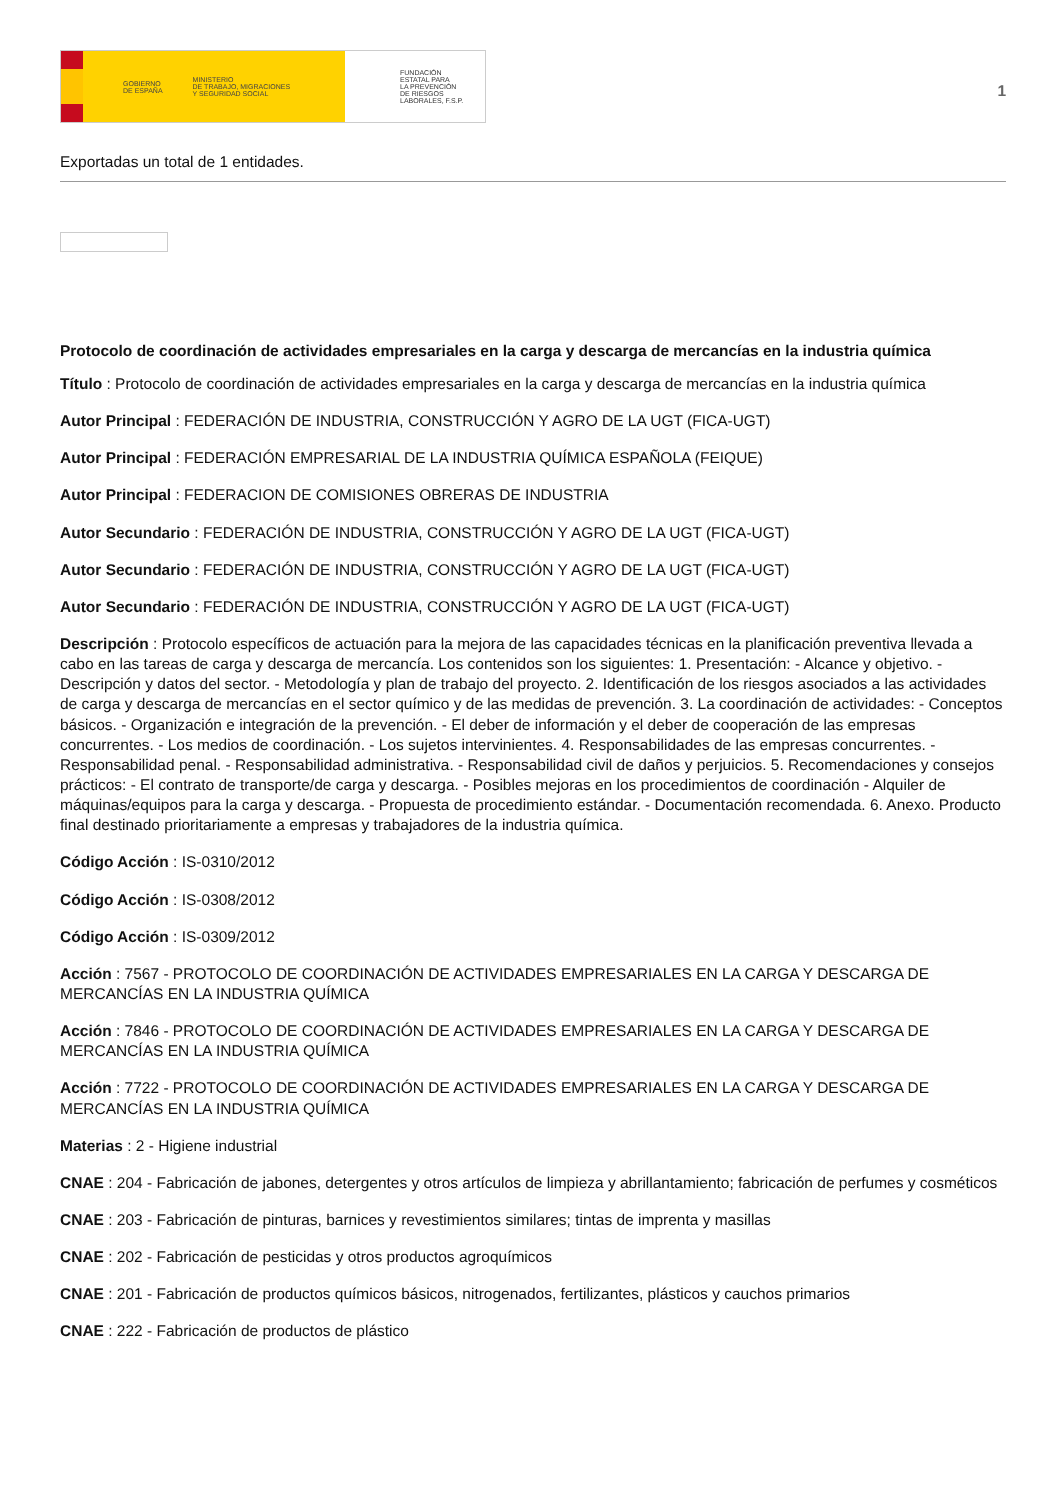GOBIERNO
DE ESPAÑA MINISTERIO
DE TRABAJO, MIGRACIONES
Y SEGURIDAD SOCIAL
FUNDACIÓN
ESTATAL PARA
LA PREVENCIÓN
DE RIESGOS
LABORALES, F.S.P.
1
Exportadas un total de 1 entidades.
Protocolo de coordinación de actividades empresariales en la carga y descarga de mercancías en la industria química
Título : Protocolo de coordinación de actividades empresariales en la carga y descarga de mercancías en la industria química
Autor Principal : FEDERACIÓN DE INDUSTRIA, CONSTRUCCIÓN Y AGRO DE LA UGT (FICA-UGT)
Autor Principal : FEDERACIÓN EMPRESARIAL DE LA INDUSTRIA QUÍMICA ESPAÑOLA (FEIQUE)
Autor Principal : FEDERACION DE COMISIONES OBRERAS DE INDUSTRIA
Autor Secundario : FEDERACIÓN DE INDUSTRIA, CONSTRUCCIÓN Y AGRO DE LA UGT (FICA-UGT)
Autor Secundario : FEDERACIÓN DE INDUSTRIA, CONSTRUCCIÓN Y AGRO DE LA UGT (FICA-UGT)
Autor Secundario : FEDERACIÓN DE INDUSTRIA, CONSTRUCCIÓN Y AGRO DE LA UGT (FICA-UGT)
Descripción : Protocolo específicos de actuación para la mejora de las capacidades técnicas en la planificación preventiva llevada a cabo en las tareas de carga y descarga de mercancía. Los contenidos son los siguientes: 1. Presentación: - Alcance y objetivo. - Descripción y datos del sector. - Metodología y plan de trabajo del proyecto. 2. Identificación de los riesgos asociados a las actividades de carga y descarga de mercancías en el sector químico y de las medidas de prevención. 3. La coordinación de actividades: - Conceptos básicos. - Organización e integración de la prevención. - El deber de información y el deber de cooperación de las empresas concurrentes. - Los medios de coordinación. - Los sujetos intervinientes. 4. Responsabilidades de las empresas concurrentes. - Responsabilidad penal. - Responsabilidad administrativa. - Responsabilidad civil de daños y perjuicios. 5. Recomendaciones y consejos prácticos: - El contrato de transporte/de carga y descarga. - Posibles mejoras en los procedimientos de coordinación - Alquiler de máquinas/equipos para la carga y descarga. - Propuesta de procedimiento estándar. - Documentación recomendada. 6. Anexo. Producto final destinado prioritariamente a empresas y trabajadores de la industria química.
Código Acción : IS-0310/2012
Código Acción : IS-0308/2012
Código Acción : IS-0309/2012
Acción : 7567 - PROTOCOLO DE COORDINACIÓN DE ACTIVIDADES EMPRESARIALES EN LA CARGA Y DESCARGA DE MERCANCÍAS EN LA INDUSTRIA QUÍMICA
Acción : 7846 - PROTOCOLO DE COORDINACIÓN DE ACTIVIDADES EMPRESARIALES EN LA CARGA Y DESCARGA DE MERCANCÍAS EN LA INDUSTRIA QUÍMICA
Acción : 7722 - PROTOCOLO DE COORDINACIÓN DE ACTIVIDADES EMPRESARIALES EN LA CARGA Y DESCARGA DE MERCANCÍAS EN LA INDUSTRIA QUÍMICA
Materias : 2 - Higiene industrial
CNAE : 204 - Fabricación de jabones, detergentes y otros artículos de limpieza y abrillantamiento; fabricación de perfumes y cosméticos
CNAE : 203 - Fabricación de pinturas, barnices y revestimientos similares; tintas de imprenta y masillas
CNAE : 202 - Fabricación de pesticidas y otros productos agroquímicos
CNAE : 201 - Fabricación de productos químicos básicos, nitrogenados, fertilizantes, plásticos y cauchos primarios
CNAE : 222 - Fabricación de productos de plástico